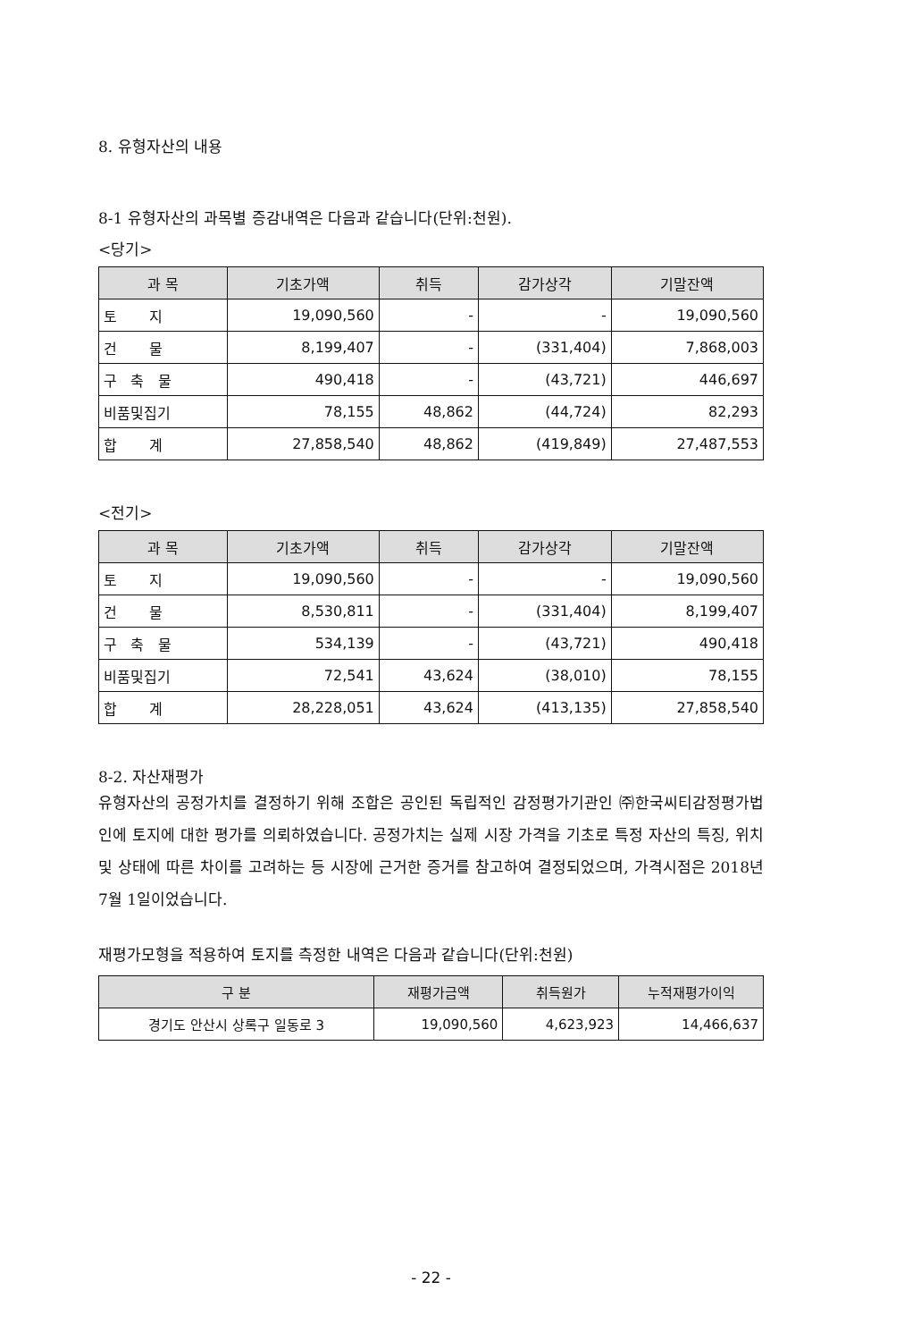8. 유형자산의 내용
8-1 유형자산의 과목별 증감내역은 다음과 같습니다(단위:천원).
<당기>
| 과 목 | 기초가액 | 취득 | 감가상각 | 기말잔액 |
| --- | --- | --- | --- | --- |
| 토 지 | 19,090,560 | - | - | 19,090,560 |
| 건 물 | 8,199,407 | - | (331,404) | 7,868,003 |
| 구 축 물 | 490,418 | - | (43,721) | 446,697 |
| 비품및집기 | 78,155 | 48,862 | (44,724) | 82,293 |
| 합 계 | 27,858,540 | 48,862 | (419,849) | 27,487,553 |
<전기>
| 과 목 | 기초가액 | 취득 | 감가상각 | 기말잔액 |
| --- | --- | --- | --- | --- |
| 토 지 | 19,090,560 | - | - | 19,090,560 |
| 건 물 | 8,530,811 | - | (331,404) | 8,199,407 |
| 구 축 물 | 534,139 | - | (43,721) | 490,418 |
| 비품및집기 | 72,541 | 43,624 | (38,010) | 78,155 |
| 합 계 | 28,228,051 | 43,624 | (413,135) | 27,858,540 |
8-2. 자산재평가
유형자산의 공정가치를 결정하기 위해 조합은 공인된 독립적인 감정평가기관인 ㈜한국씨티감정평가법인에 토지에 대한 평가를 의뢰하였습니다. 공정가치는 실제 시장 가격을 기초로 특정 자산의 특징, 위치 및 상태에 따른 차이를 고려하는 등 시장에 근거한 증거를 참고하여 결정되었으며, 가격시점은 2018년 7월 1일이었습니다.
재평가모형을 적용하여 토지를 측정한 내역은 다음과 같습니다(단위:천원)
| 구 분 | 재평가금액 | 취득원가 | 누적재평가이익 |
| --- | --- | --- | --- |
| 경기도 안산시 상록구 일동로 3 | 19,090,560 | 4,623,923 | 14,466,637 |
- 22 -